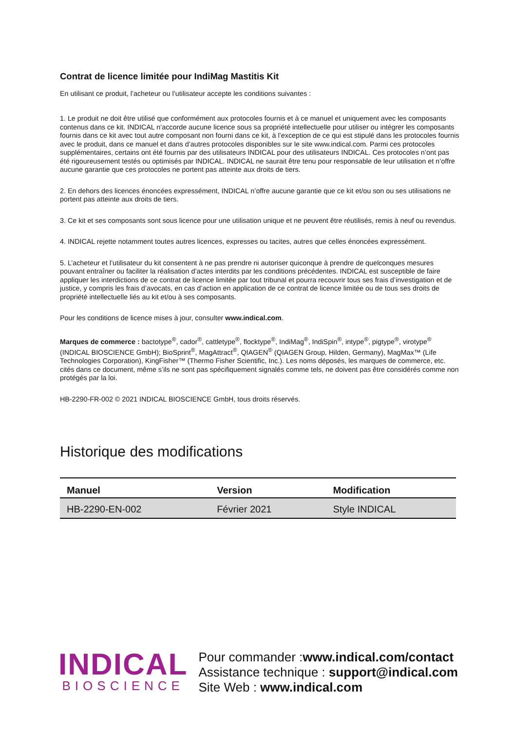Contrat de licence limitée pour IndiMag Mastitis Kit
En utilisant ce produit, l’acheteur ou l’utilisateur accepte les conditions suivantes :
1. Le produit ne doit être utilisé que conformément aux protocoles fournis et à ce manuel et uniquement avec les composants contenus dans ce kit. INDICAL n’accorde aucune licence sous sa propriété intellectuelle pour utiliser ou intégrer les composants fournis dans ce kit avec tout autre composant non fourni dans ce kit, à l’exception de ce qui est stipulé dans les protocoles fournis avec le produit, dans ce manuel et dans d’autres protocoles disponibles sur le site www.indical.com. Parmi ces protocoles supplémentaires, certains ont été fournis par des utilisateurs INDICAL pour des utilisateurs INDICAL. Ces protocoles n’ont pas été rigoureusement testés ou optimisés par INDICAL. INDICAL ne saurait être tenu pour responsable de leur utilisation et n’offre aucune garantie que ces protocoles ne portent pas atteinte aux droits de tiers.
2. En dehors des licences énoncées expressément, INDICAL n’offre aucune garantie que ce kit et/ou son ou ses utilisations ne portent pas atteinte aux droits de tiers.
3. Ce kit et ses composants sont sous licence pour une utilisation unique et ne peuvent être réutilisés, remis à neuf ou revendus.
4. INDICAL rejette notamment toutes autres licences, expresses ou tacites, autres que celles énoncées expressément.
5. L’acheteur et l’utilisateur du kit consentent à ne pas prendre ni autoriser quiconque à prendre de quelconques mesures pouvant entraîner ou faciliter la réalisation d’actes interdits par les conditions précédentes. INDICAL est susceptible de faire appliquer les interdictions de ce contrat de licence limitée par tout tribunal et pourra recouvrir tous ses frais d’investigation et de justice, y compris les frais d’avocats, en cas d’action en application de ce contrat de licence limitée ou de tous ses droits de propriété intellectuelle liés au kit et/ou à ses composants.
Pour les conditions de licence mises à jour, consulter www.indical.com.
Marques de commerce : bactotype<sup>®</sup>, cador<sup>®</sup>, cattletype<sup>®</sup>, flocktype<sup>®</sup>, IndiMag<sup>®</sup>, IndiSpin<sup>®</sup>, intype<sup>®</sup>, pigtype<sup>®</sup>, virotype<sup>®</sup> (INDICAL BIOSCIENCE GmbH); BioSprint<sup>®</sup>, MagAttract<sup>®</sup>, QIAGEN<sup>®</sup> (QIAGEN Group, Hilden, Germany), MagMax™ (Life Technologies Corporation), KingFisher™ (Thermo Fisher Scientific, Inc.). Les noms déposés, les marques de commerce, etc. cités dans ce document, même s’ils ne sont pas spécifiquement signalés comme tels, ne doivent pas être considérés comme non protégés par la loi.
HB-2290-FR-002 © 2021 INDICAL BIOSCIENCE GmbH, tous droits réservés.
Historique des modifications
| Manuel | Version | Modification |
| --- | --- | --- |
| HB-2290-EN-002 | Février 2021 | Style INDICAL |
INDICAL
BIOSCIENCE
Pour commander :www.indical.com/contact
Assistance technique : support@indical.com
Site Web : www.indical.com